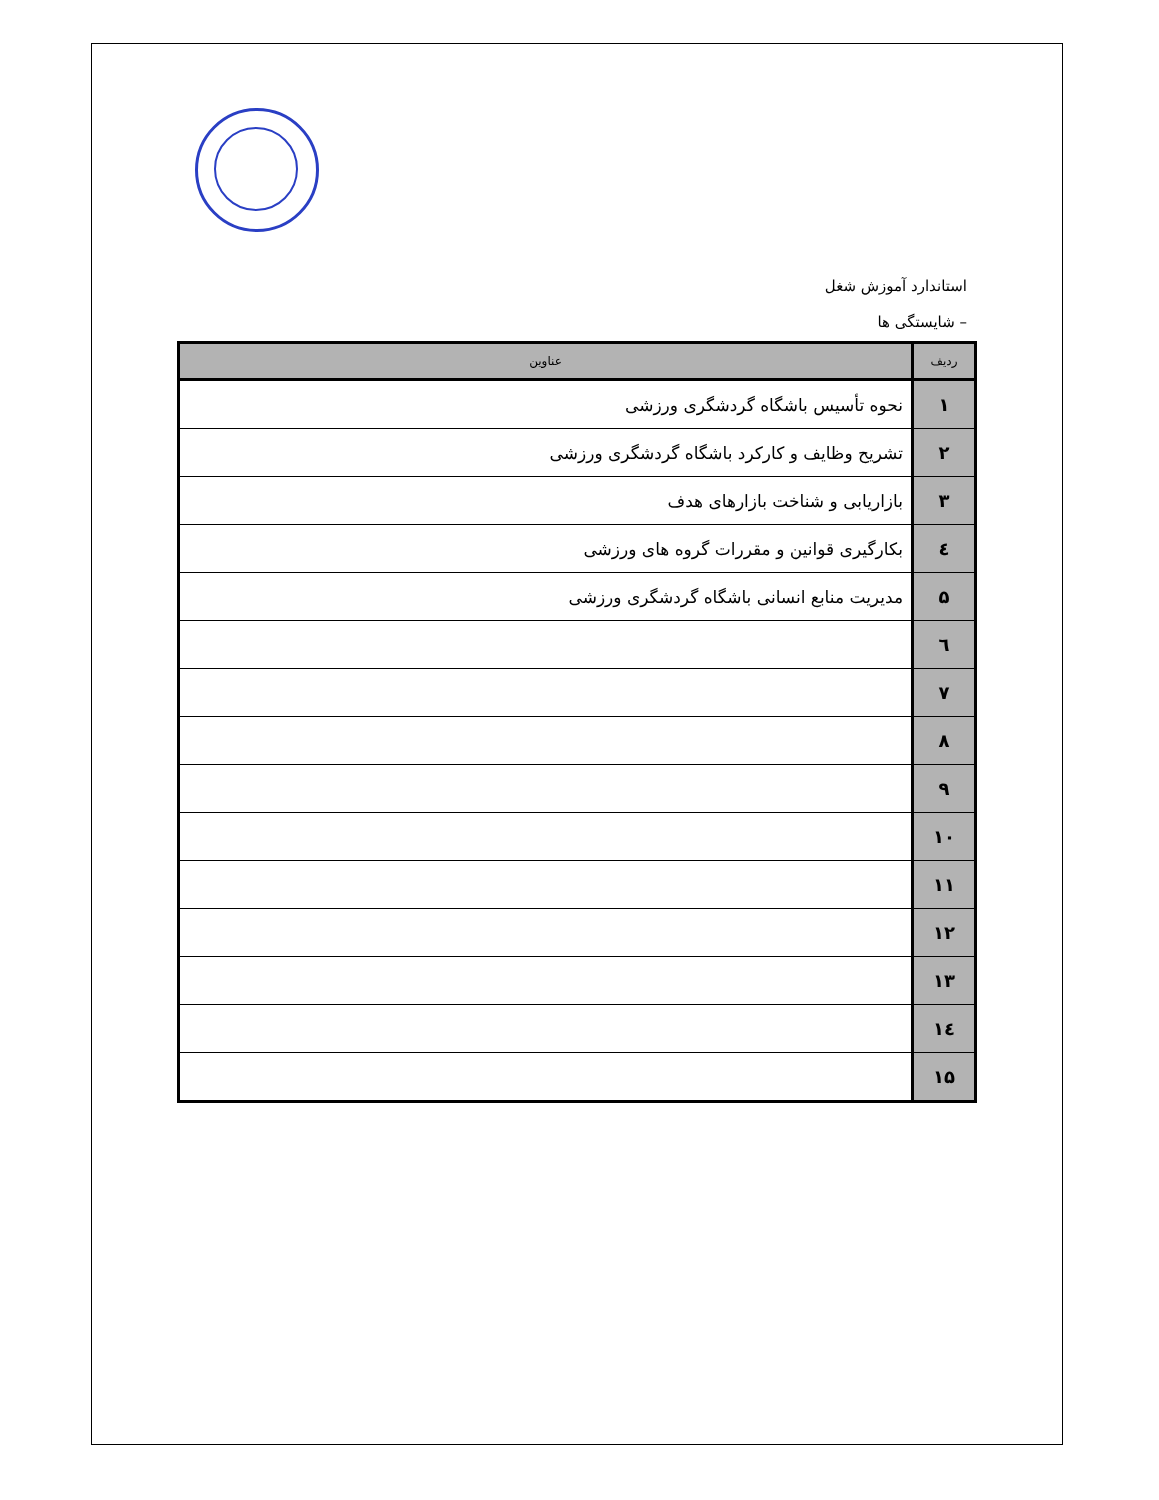استاندارد آموزش شغل
– شایستگی ها
| ردیف | عناوین |
| --- | --- |
| ۱ | نحوه تأسیس باشگاه گردشگری ورزشی |
| ۲ | تشریح وظایف و کارکرد باشگاه گردشگری ورزشی |
| ۳ | بازاریابی و شناخت بازارهای هدف |
| ٤ | بکارگیری قوانین و مقررات گروه های ورزشی |
| ۵ | مدیریت منابع انسانی باشگاه گردشگری ورزشی |
| ٦ | |
| ۷ | |
| ۸ | |
| ۹ | |
| ۱۰ | |
| ۱۱ | |
| ۱۲ | |
| ۱۳ | |
| ١٤ | |
| ۱۵ | |